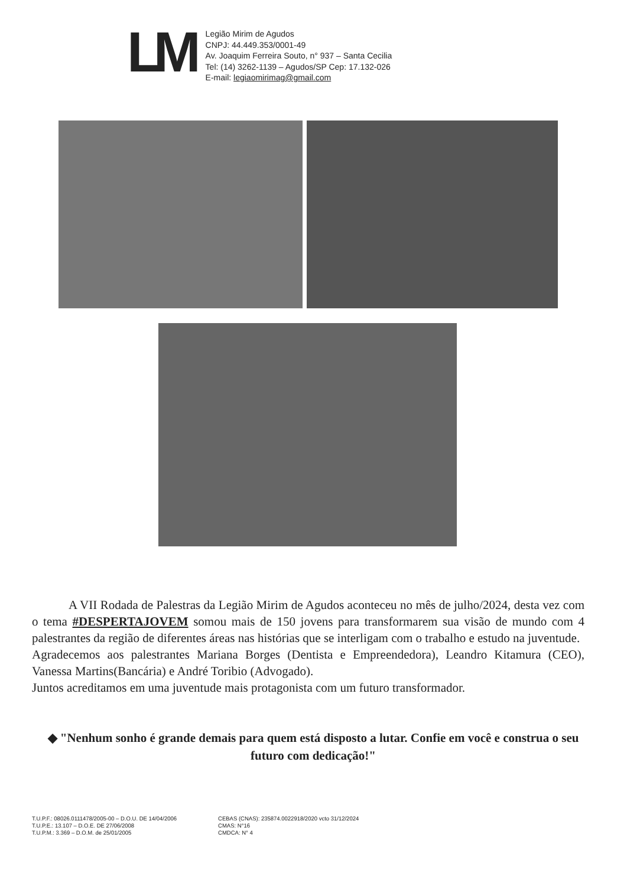LM
Legião Mirim de Agudos
CNPJ: 44.449.353/0001-49
Av. Joaquim Ferreira Souto, n° 937 – Santa Cecilia
Tel: (14) 3262-1139 – Agudos/SP Cep: 17.132-026
E-mail: legiaomirimag@gmail.com
A VII Rodada de Palestras da Legião Mirim de Agudos aconteceu no mês de julho/2024, desta vez com o tema #DESPERTAJOVEM somou mais de 150 jovens para transformarem sua visão de mundo com 4 palestrantes da região de diferentes áreas nas histórias que se interligam com o trabalho e estudo na juventude.
Agradecemos aos palestrantes Mariana Borges (Dentista e Empreendedora), Leandro Kitamura (CEO), Vanessa Martins(Bancária) e André Toribio (Advogado).
Juntos acreditamos em uma juventude mais protagonista com um futuro transformador.
◆ "Nenhum sonho é grande demais para quem está disposto a lutar. Confie em você e construa o seu futuro com dedicação!"
T.U.P.F.: 08026.0111478/2005-00 – D.O.U. DE 14/04/2006
T.U.P.E.: 13.107 – D.O.E. DE 27/06/2008
T.U.P.M.: 3.369 – D.O.M. de 25/01/2005
CEBAS (CNAS): 235874.0022918/2020 vcto 31/12/2024
CMAS: N°16
CMDCA: N° 4